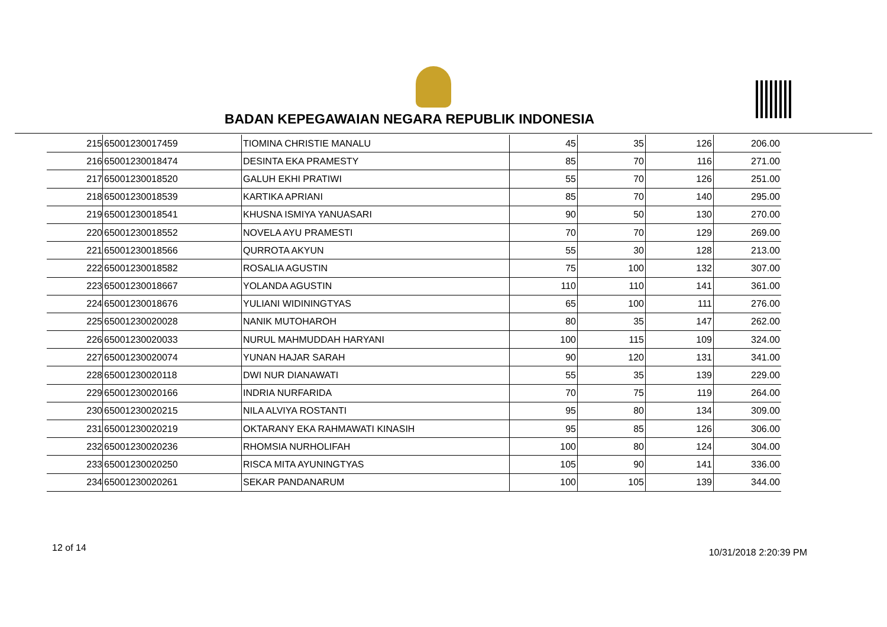BADAN KEPEGAWAIAN NEGARA REPUBLIK INDONESIA
| 215 | 65001230017459 | TIOMINA CHRISTIE MANALU | 45 | 35 | 126 | 206.00 |
| 216 | 65001230018474 | DESINTA EKA PRAMESTY | 85 | 70 | 116 | 271.00 |
| 217 | 65001230018520 | GALUH EKHI PRATIWI | 55 | 70 | 126 | 251.00 |
| 218 | 65001230018539 | KARTIKA APRIANI | 85 | 70 | 140 | 295.00 |
| 219 | 65001230018541 | KHUSNA ISMIYA YANUASARI | 90 | 50 | 130 | 270.00 |
| 220 | 65001230018552 | NOVELA AYU PRAMESTI | 70 | 70 | 129 | 269.00 |
| 221 | 65001230018566 | QURROTA AKYUN | 55 | 30 | 128 | 213.00 |
| 222 | 65001230018582 | ROSALIA AGUSTIN | 75 | 100 | 132 | 307.00 |
| 223 | 65001230018667 | YOLANDA AGUSTIN | 110 | 110 | 141 | 361.00 |
| 224 | 65001230018676 | YULIANI WIDININGTYAS | 65 | 100 | 111 | 276.00 |
| 225 | 65001230020028 | NANIK MUTOHAROH | 80 | 35 | 147 | 262.00 |
| 226 | 65001230020033 | NURUL MAHMUDDAH HARYANI | 100 | 115 | 109 | 324.00 |
| 227 | 65001230020074 | YUNAN HAJAR SARAH | 90 | 120 | 131 | 341.00 |
| 228 | 65001230020118 | DWI NUR DIANAWATI | 55 | 35 | 139 | 229.00 |
| 229 | 65001230020166 | INDRIA NURFARIDA | 70 | 75 | 119 | 264.00 |
| 230 | 65001230020215 | NILA ALVIYA ROSTANTI | 95 | 80 | 134 | 309.00 |
| 231 | 65001230020219 | OKTARANY EKA RAHMAWATI KINASIH | 95 | 85 | 126 | 306.00 |
| 232 | 65001230020236 | RHOMSIA NURHOLIFAH | 100 | 80 | 124 | 304.00 |
| 233 | 65001230020250 | RISCA MITA AYUNINGTYAS | 105 | 90 | 141 | 336.00 |
| 234 | 65001230020261 | SEKAR PANDANARUM | 100 | 105 | 139 | 344.00 |
12 of 14 10/31/2018 2:20:39 PM